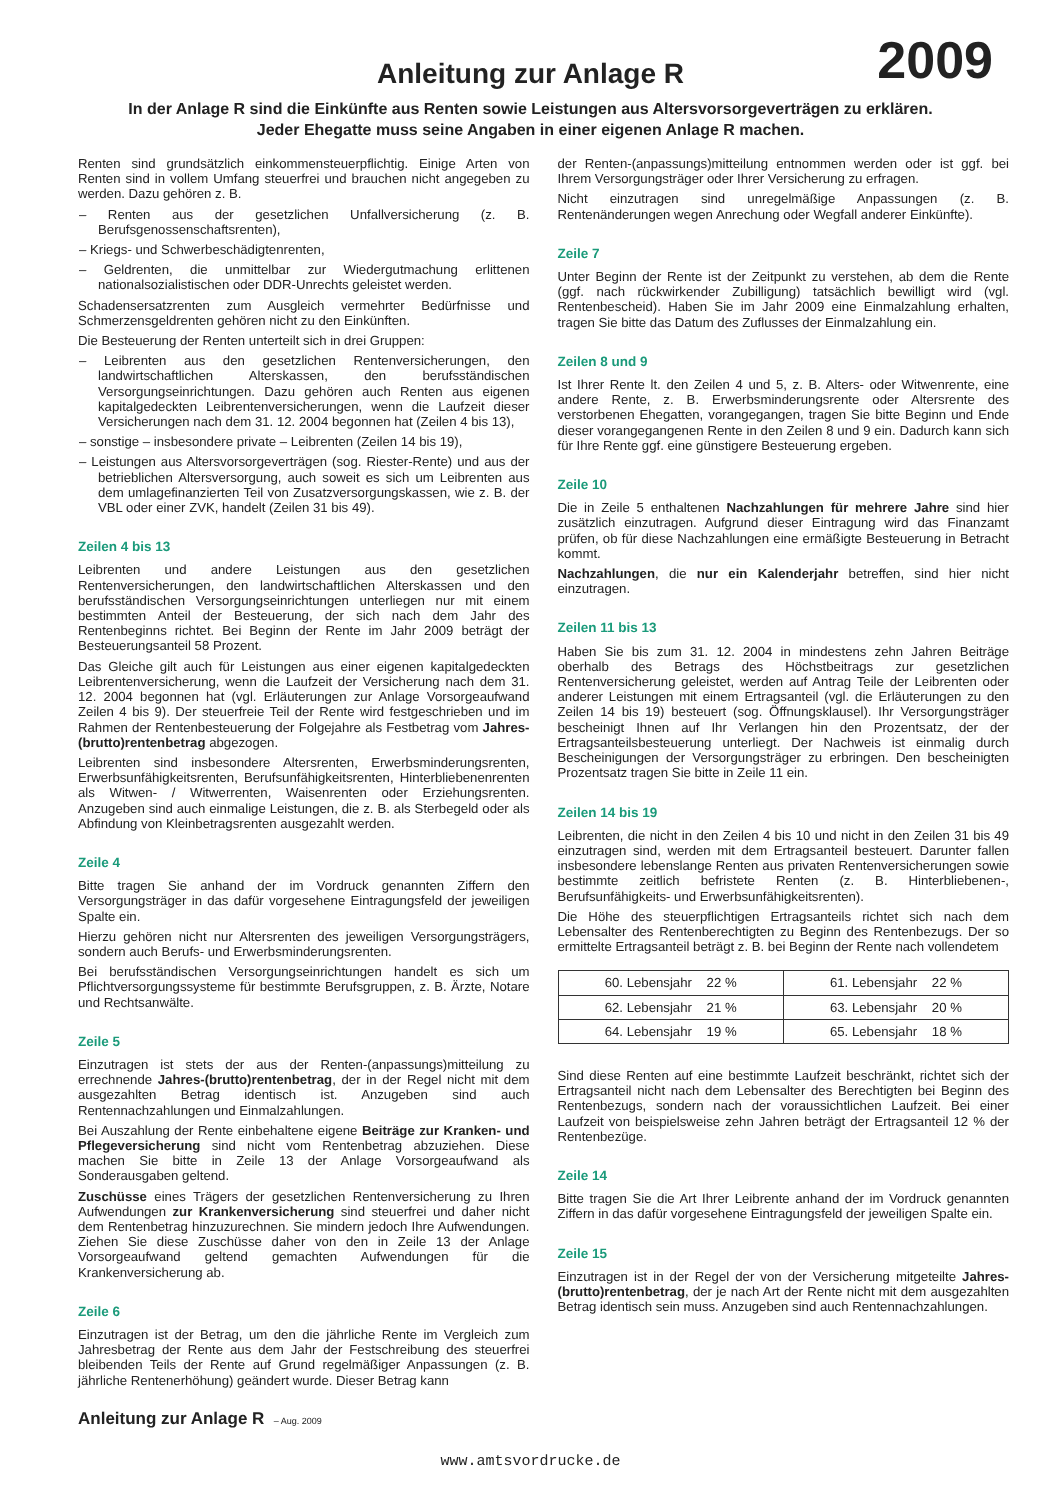2009
Anleitung zur Anlage R
In der Anlage R sind die Einkünfte aus Renten sowie Leistungen aus Altersvorsorgeverträgen zu erklären.
Jeder Ehegatte muss seine Angaben in einer eigenen Anlage R machen.
Renten sind grundsätzlich einkommensteuerpflichtig. Einige Arten von Renten sind in vollem Umfang steuerfrei und brauchen nicht angegeben zu werden. Dazu gehören z. B.
– Renten aus der gesetzlichen Unfallversicherung (z. B. Berufsgenossenschaftsrenten),
– Kriegs- und Schwerbeschädigtenrenten,
– Geldrenten, die unmittelbar zur Wiedergutmachung erlittenen nationalsozialistischen oder DDR-Unrechts geleistet werden.
Schadensersatzrenten zum Ausgleich vermehrter Bedürfnisse und Schmerzensgeldrenten gehören nicht zu den Einkünften.
Die Besteuerung der Renten unterteilt sich in drei Gruppen:
– Leibrenten aus den gesetzlichen Rentenversicherungen, den landwirtschaftlichen Alterskassen, den berufsständischen Versorgungseinrichtungen. Dazu gehören auch Renten aus eigenen kapitalgedeckten Leibrentenversicherungen, wenn die Laufzeit dieser Versicherungen nach dem 31. 12. 2004 begonnen hat (Zeilen 4 bis 13),
– sonstige – insbesondere private – Leibrenten (Zeilen 14 bis 19),
– Leistungen aus Altersvorsorgeverträgen (sog. Riester-Rente) und aus der betrieblichen Altersversorgung, auch soweit es sich um Leibrenten aus dem umlagefinanzierten Teil von Zusatzversorgungskassen, wie z. B. der VBL oder einer ZVK, handelt (Zeilen 31 bis 49).
Zeilen 4 bis 13
Leibrenten und andere Leistungen aus den gesetzlichen Rentenversicherungen, den landwirtschaftlichen Alterskassen und den berufsständischen Versorgungseinrichtungen unterliegen nur mit einem bestimmten Anteil der Besteuerung, der sich nach dem Jahr des Rentenbeginns richtet. Bei Beginn der Rente im Jahr 2009 beträgt der Besteuerungsanteil 58 Prozent.
Das Gleiche gilt auch für Leistungen aus einer eigenen kapitalgedeckten Leibrentenversicherung, wenn die Laufzeit der Versicherung nach dem 31. 12. 2004 begonnen hat (vgl. Erläuterungen zur Anlage Vorsorgeaufwand Zeilen 4 bis 9). Der steuerfreie Teil der Rente wird festgeschrieben und im Rahmen der Rentenbesteuerung der Folgejahre als Festbetrag vom Jahres-(brutto)rentenbetrag abgezogen.
Leibrenten sind insbesondere Altersrenten, Erwerbsminderungsrenten, Erwerbsunfähigkeitsrenten, Berufsunfähigkeitsrenten, Hinterbliebenenrenten als Witwen- / Witwerrenten, Waisenrenten oder Erziehungsrenten. Anzugeben sind auch einmalige Leistungen, die z. B. als Sterbegeld oder als Abfindung von Kleinbetragsrenten ausgezahlt werden.
Zeile 4
Bitte tragen Sie anhand der im Vordruck genannten Ziffern den Versorgungsträger in das dafür vorgesehene Eintragungsfeld der jeweiligen Spalte ein.
Hierzu gehören nicht nur Altersrenten des jeweiligen Versorgungsträgers, sondern auch Berufs- und Erwerbsminderungsrenten.
Bei berufsständischen Versorgungseinrichtungen handelt es sich um Pflichtversorgungssysteme für bestimmte Berufsgruppen, z. B. Ärzte, Notare und Rechtsanwälte.
Zeile 5
Einzutragen ist stets der aus der Renten-(anpassungs)mitteilung zu errechnende Jahres-(brutto)rentenbetrag, der in der Regel nicht mit dem ausgezahlten Betrag identisch ist. Anzugeben sind auch Rentennachzahlungen und Einmalzahlungen.
Bei Auszahlung der Rente einbehaltene eigene Beiträge zur Kranken- und Pflegeversicherung sind nicht vom Rentenbetrag abzuziehen. Diese machen Sie bitte in Zeile 13 der Anlage Vorsorgeaufwand als Sonderausgaben geltend.
Zuschüsse eines Trägers der gesetzlichen Rentenversicherung zu Ihren Aufwendungen zur Krankenversicherung sind steuerfrei und daher nicht dem Rentenbetrag hinzuzurechnen. Sie mindern jedoch Ihre Aufwendungen. Ziehen Sie diese Zuschüsse daher von den in Zeile 13 der Anlage Vorsorgeaufwand geltend gemachten Aufwendungen für die Krankenversicherung ab.
Zeile 6
Einzutragen ist der Betrag, um den die jährliche Rente im Vergleich zum Jahresbetrag der Rente aus dem Jahr der Festschreibung des steuerfrei bleibenden Teils der Rente auf Grund regelmäßiger Anpassungen (z. B. jährliche Rentenerhöhung) geändert wurde. Dieser Betrag kann
der Renten-(anpassungs)mitteilung entnommen werden oder ist ggf. bei Ihrem Versorgungsträger oder Ihrer Versicherung zu erfragen.
Nicht einzutragen sind unregelmäßige Anpassungen (z. B. Rentenänderungen wegen Anrechung oder Wegfall anderer Einkünfte).
Zeile 7
Unter Beginn der Rente ist der Zeitpunkt zu verstehen, ab dem die Rente (ggf. nach rückwirkender Zubilligung) tatsächlich bewilligt wird (vgl. Rentenbescheid). Haben Sie im Jahr 2009 eine Einmalzahlung erhalten, tragen Sie bitte das Datum des Zuflusses der Einmalzahlung ein.
Zeilen 8 und 9
Ist Ihrer Rente lt. den Zeilen 4 und 5, z. B. Alters- oder Witwenrente, eine andere Rente, z. B. Erwerbsminderungsrente oder Altersrente des verstorbenen Ehegatten, vorangegangen, tragen Sie bitte Beginn und Ende dieser vorangegangenen Rente in den Zeilen 8 und 9 ein. Dadurch kann sich für Ihre Rente ggf. eine günstigere Besteuerung ergeben.
Zeile 10
Die in Zeile 5 enthaltenen Nachzahlungen für mehrere Jahre sind hier zusätzlich einzutragen. Aufgrund dieser Eintragung wird das Finanzamt prüfen, ob für diese Nachzahlungen eine ermäßigte Besteuerung in Betracht kommt.
Nachzahlungen, die nur ein Kalenderjahr betreffen, sind hier nicht einzutragen.
Zeilen 11 bis 13
Haben Sie bis zum 31. 12. 2004 in mindestens zehn Jahren Beiträge oberhalb des Betrags des Höchstbeitrags zur gesetzlichen Rentenversicherung geleistet, werden auf Antrag Teile der Leibrenten oder anderer Leistungen mit einem Ertragsanteil (vgl. die Erläuterungen zu den Zeilen 14 bis 19) besteuert (sog. Öffnungsklausel). Ihr Versorgungsträger bescheinigt Ihnen auf Ihr Verlangen hin den Prozentsatz, der der Ertragsanteilsbesteuerung unterliegt. Der Nachweis ist einmalig durch Bescheinigungen der Versorgungsträger zu erbringen. Den bescheinigten Prozentsatz tragen Sie bitte in Zeile 11 ein.
Zeilen 14 bis 19
Leibrenten, die nicht in den Zeilen 4 bis 10 und nicht in den Zeilen 31 bis 49 einzutragen sind, werden mit dem Ertragsanteil besteuert. Darunter fallen insbesondere lebenslange Renten aus privaten Rentenversicherungen sowie bestimmte zeitlich befristete Renten (z. B. Hinterbliebenen-, Berufsunfähigkeits- und Erwerbsunfähigkeitsrenten).
Die Höhe des steuerpflichtigen Ertragsanteils richtet sich nach dem Lebensalter des Rentenberechtigten zu Beginn des Rentenbezugs. Der so ermittelte Ertragsanteil beträgt z. B. bei Beginn der Rente nach vollendetem
| 60. Lebensjahr 22 % | 61. Lebensjahr 22 % |
| 62. Lebensjahr 21 % | 63. Lebensjahr 20 % |
| 64. Lebensjahr 19 % | 65. Lebensjahr 18 % |
Sind diese Renten auf eine bestimmte Laufzeit beschränkt, richtet sich der Ertragsanteil nicht nach dem Lebensalter des Berechtigten bei Beginn des Rentenbezugs, sondern nach der voraussichtlichen Laufzeit. Bei einer Laufzeit von beispielsweise zehn Jahren beträgt der Ertragsanteil 12 % der Rentenbezüge.
Zeile 14
Bitte tragen Sie die Art Ihrer Leibrente anhand der im Vordruck genannten Ziffern in das dafür vorgesehene Eintragungsfeld der jeweiligen Spalte ein.
Zeile 15
Einzutragen ist in der Regel der von der Versicherung mitgeteilte Jahres-(brutto)rentenbetrag, der je nach Art der Rente nicht mit dem ausgezahlten Betrag identisch sein muss. Anzugeben sind auch Rentennachzahlungen.
Anleitung zur Anlage R – Aug. 2009
www.amtsvordrucke.de